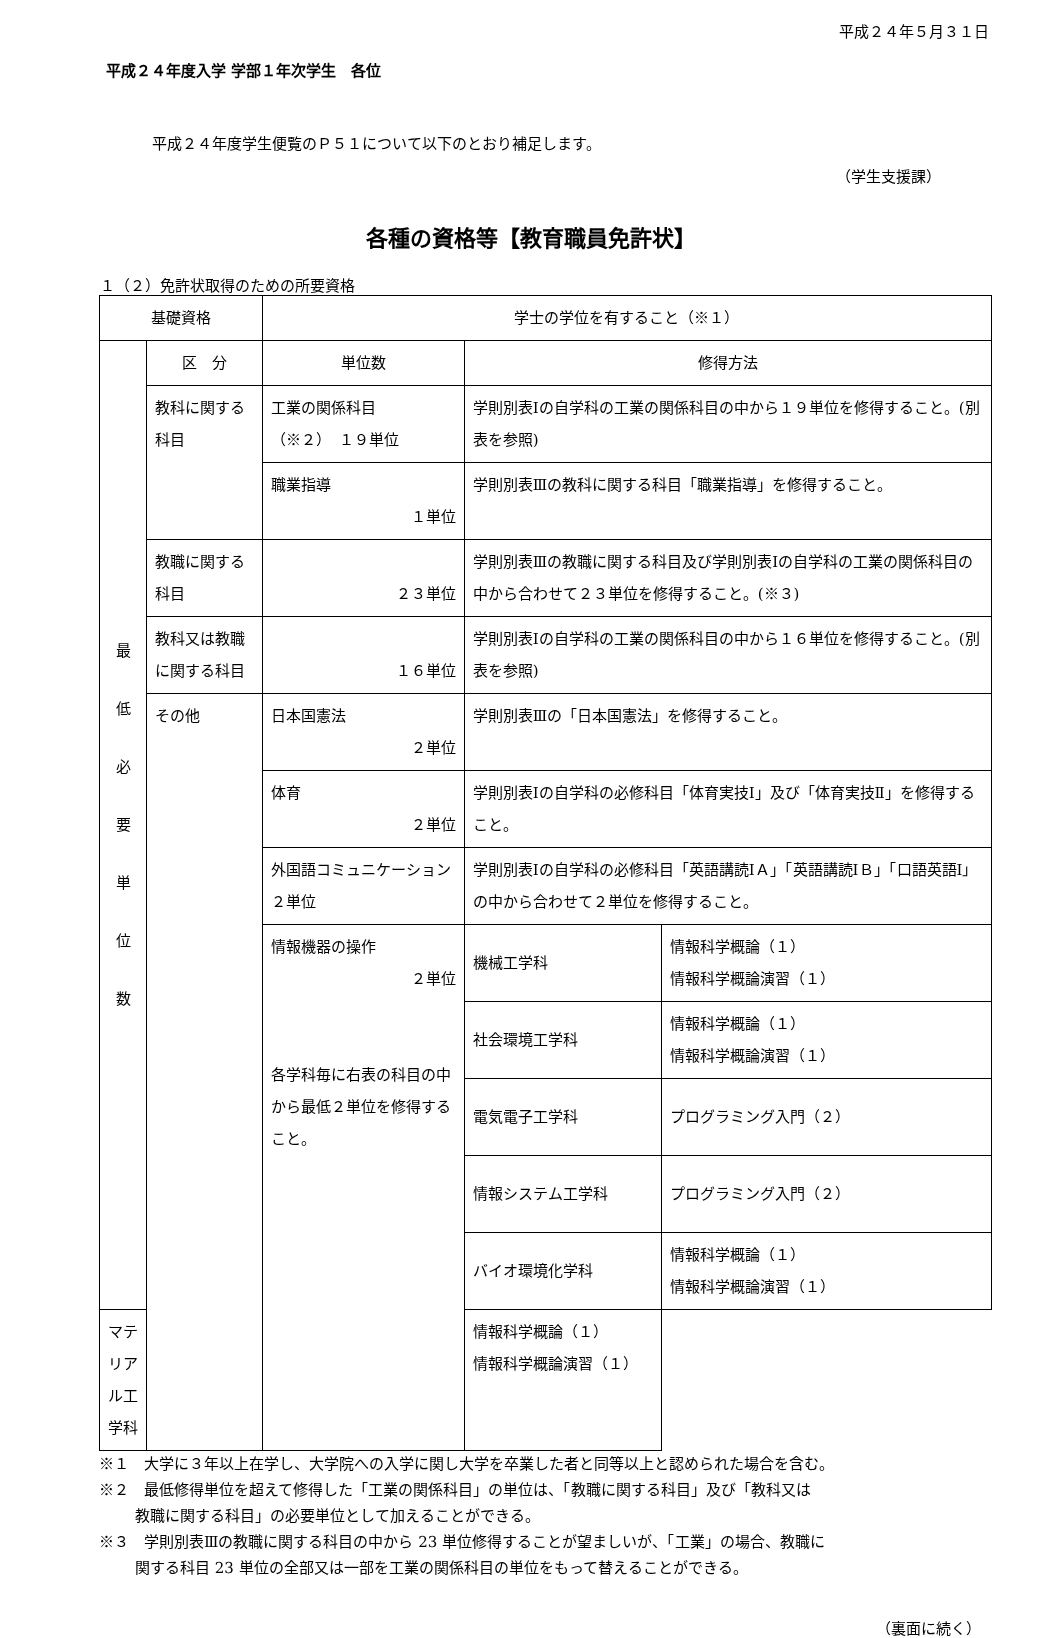平成２４年５月３１日
平成２４年度入学 学部１年次学生　各位
平成２４年度学生便覧のＰ５１について以下のとおり補足します。
（学生支援課）
各種の資格等【教育職員免許状】
１（２）免許状取得のための所要資格
| 基礎資格 | | 学士の学位を有すること（※１） | | |
| 最 低 必 要 単 位 数 | 区 分 | 単位数 | 修得方法 | |
| | 教科に関する科目 | 工業の関係科目 （※２） １９単位 | 学則別表Ⅰの自学科の工業の関係科目の中から１９単位を修得すること。(別表を参照) | |
| | | 職業指導 １単位 | 学則別表Ⅲの教科に関する科目「職業指導」を修得すること。 | |
| | 教職に関する科目 | ２３単位 | 学則別表Ⅲの教職に関する科目及び学則別表Ⅰの自学科の工業の関係科目の中から合わせて２３単位を修得すること。(※３) | |
| | 教科又は教職に関する科目 | １６単位 | 学則別表Ⅰの自学科の工業の関係科目の中から１６単位を修得すること。(別表を参照) | |
| | その他 | 日本国憲法 ２単位 | 学則別表Ⅲの「日本国憲法」を修得すること。 | |
| | | 体育 ２単位 | 学則別表Ⅰの自学科の必修科目「体育実技Ⅰ」及び「体育実技Ⅱ」を修得すること。 | |
| | | 外国語コミュニケーション ２単位 | 学則別表Ⅰの自学科の必修科目「英語講読ⅠＡ」「英語講読ⅠＢ」「口語英語Ⅰ」の中から合わせて２単位を修得すること。 | |
| | | 情報機器の操作 ２単位 各学科毎に右表の科目の中から最低２単位を修得すること。 | 機械工学科 | 情報科学概論（１） 情報科学概論演習（１） |
| | | | 社会環境工学科 | 情報科学概論（１） 情報科学概論演習（１） |
| | | | 電気電子工学科 | プログラミング入門（２） |
| | | | 情報システム工学科 | プログラミング入門（２） |
| | | | バイオ環境化学科 | 情報科学概論（１） 情報科学概論演習（１） |
| マテリアル工学科 | | | 情報科学概論（１） 情報科学概論演習（１） | |
※１　大学に３年以上在学し、大学院への入学に関し大学を卒業した者と同等以上と認められた場合を含む。
※２　最低修得単位を超えて修得した「工業の関係科目」の単位は、「教職に関する科目」及び「教科又は
教職に関する科目」の必要単位として加えることができる。
※３　学則別表Ⅲの教職に関する科目の中から 23 単位修得することが望ましいが、「工業」の場合、教職に
関する科目 23 単位の全部又は一部を工業の関係科目の単位をもって替えることができる。
（裏面に続く）